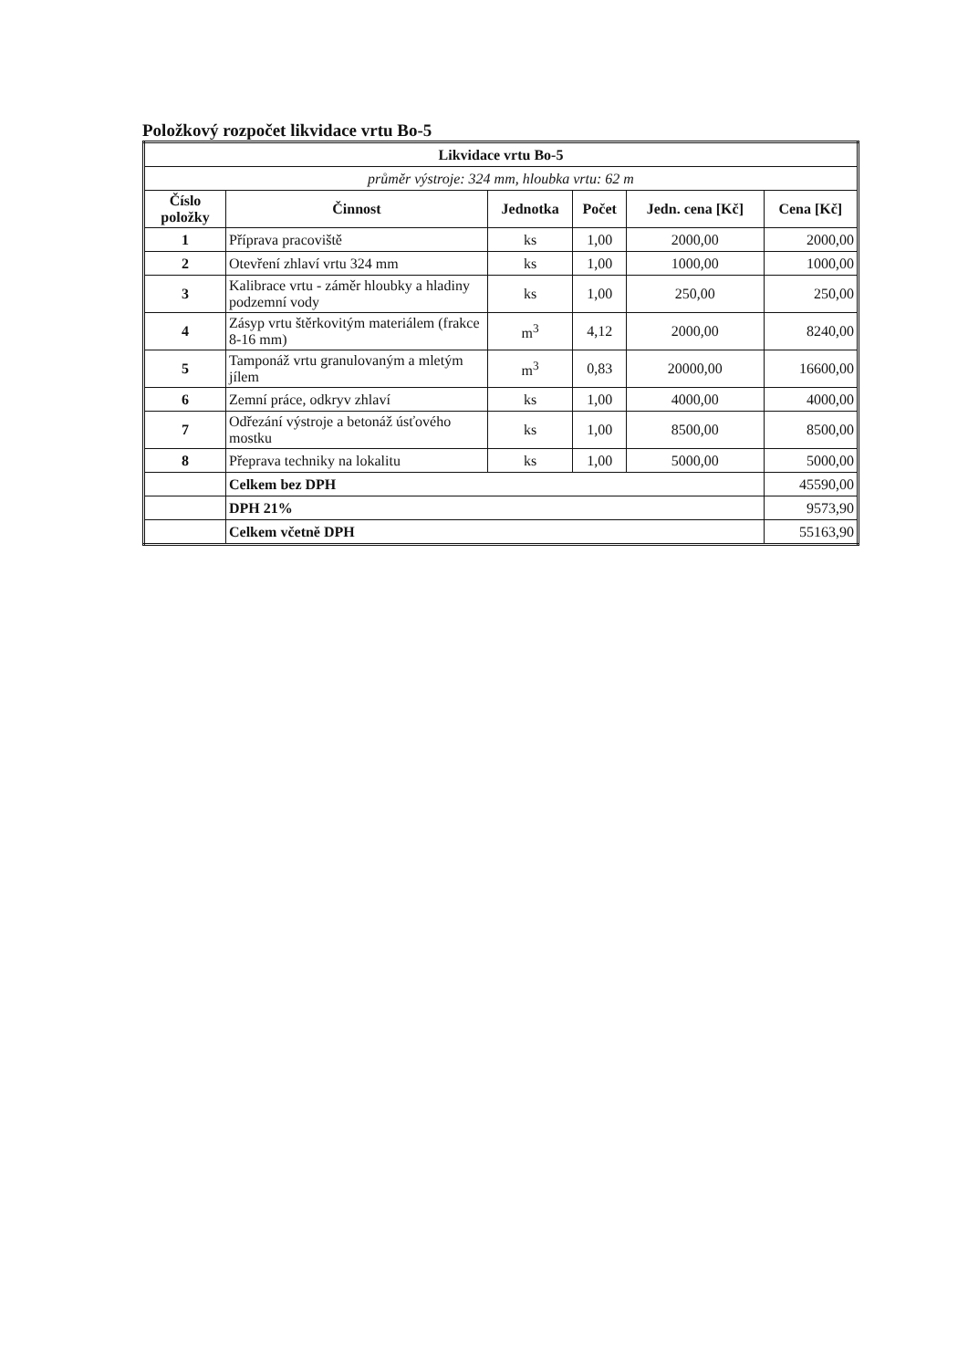Položkový rozpočet likvidace vrtu Bo-5
| Likvidace vrtu Bo-5 | | | | | |
| --- | --- | --- | --- | --- | --- |
| průměr výstroje: 324 mm, hloubka vrtu: 62 m | | | | | |
| Číslo položky | Činnost | Jednotka | Počet | Jedn. cena [Kč] | Cena [Kč] |
| 1 | Příprava pracoviště | ks | 1,00 | 2000,00 | 2000,00 |
| 2 | Otevření zhlaví vrtu 324 mm | ks | 1,00 | 1000,00 | 1000,00 |
| 3 | Kalibrace vrtu - záměr hloubky a hladiny podzemní vody | ks | 1,00 | 250,00 | 250,00 |
| 4 | Zásyp vrtu štěrkovitým materiálem (frakce 8-16 mm) | m<sup>3</sup> | 4,12 | 2000,00 | 8240,00 |
| 5 | Tamponáž vrtu granulovaným a mletým jílem | m<sup>3</sup> | 0,83 | 20000,00 | 16600,00 |
| 6 | Zemní práce, odkryv zhlaví | ks | 1,00 | 4000,00 | 4000,00 |
| 7 | Odřezání výstroje a betonáž úsťového mostku | ks | 1,00 | 8500,00 | 8500,00 |
| 8 | Přeprava techniky na lokalitu | ks | 1,00 | 5000,00 | 5000,00 |
| | Celkem bez DPH | | | | 45590,00 |
| | DPH 21% | | | | 9573,90 |
| | Celkem včetně DPH | | | | 55163,90 |